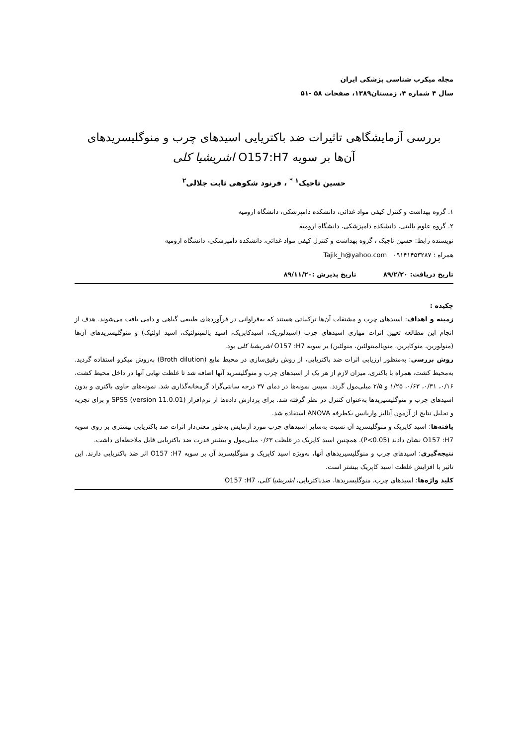مجله میکرب شناسی پزشکی ایران
سال ۴ شماره ۴، زمستان۱۳۸۹، صفحات ۵۸ -۵۱
بررسی آزمایشگاهی تاثیرات ضد باکتریایی اسیدهای چرب و منوگلیسریدهای
آن‌ها بر سویه O157:H7 اشریشیا کلی
حسین تاجیک<sup>۱ *</sup> ، فرنود شکوهی ثابت جلالی<sup>۲</sup>
۱. گروه بهداشت و کنترل کیفی مواد غذائی، دانشکده دامپزشکی، دانشگاه ارومیه
۲. گروه علوم بالینی، دانشکده دامپزشکی، دانشگاه ارومیه
نویسنده رابط: حسین تاجیک ، گروه بهداشت و کنترل کیفی مواد غذائی، دانشکده دامپزشکی، دانشگاه ارومیه
همراه : ۰۹۱۴۱۴۵۳۲۸۷ Tajik_h@yahoo.com
تاریخ دریافت: ۸۹/۲/۲۰ تاریخ پذیرش :۸۹/۱۱/۲۰
چکیده :
زمینه و اهداف: اسیدهای چرب و مشتقات آن‌ها ترکیباتی هستند که به‌فراوانی در فرآوردهای طبیعی گیاهی و دامی یافت می‌شوند. هدف از انجام این مطالعه تعیین اثرات مهاری اسیدهای چرب (اسیدلوریک، اسیدکاپریک، اسید پالمیتولئیک، اسید اولئیک) و منوگلیسریدهای آن‌ها (منولورین، منوکاپرین، منوپالمیتولئین، منولئین) بر سویه O157 :H7 اشریشیا کلی بود.
روش بررسی: به‌منظور ارزیابی اثرات ضد باکتریایی، از روش رقیق‌سازی در محیط مایع (Broth dilution) به‌روش میکرو استفاده گردید. به‌محیط کشت، همراه با باکتری، میزان لازم از هر یک از اسیدهای چرب و منوگلیسرید آنها اضافه شد تا غلظت نهایی آنها در داخل محیط کشت، ۰/۱۶، ۰/۳۱، ۰/۶۳، ۱/۲۵ و ۲/۵ میلی‌مول گردد. سپس نمونه‌ها در دمای ۳۷ درجه سانتی‌گراد گرمخانه‌گذاری شد. نمونه‌های حاوی باکتری و بدون اسیدهای چرب و منوگلیسیریدها به‌عنوان کنترل در نظر گرفته شد. برای پردازش داده‌ها از نرم‌افزار SPSS (version 11.0.01) و برای تجزیه و تحلیل نتایج از آزمون آنالیز واریانس یکطرفه ANOVA استفاده شد.
یافته‌ها: اسید کاپریک و منوگلیسرید آن نسبت به‌سایر اسیدهای چرب مورد آزمایش به‌طور معنی‌دار اثرات ضد باکتریایی بیشتری بر روی سویه O157 :H7 نشان دادند (P<0.05). همچنین اسید کاپریک در غلظت ۰/۶۳ میلی‌مول و بیشتر قدرت ضد باکتریایی قابل ملاحظه‌ای داشت.
نتیجه‌گیری: اسیدهای چرب و منوگلیسیریدهای آنها، به‌ویژه اسید کاپریک و منوگلیسرید آن بر سویه O157 :H7 اثر ضد باکتریایی دارند. این تاثیر با افزایش غلظت اسید کاپریک بیشتر است.
کلید واژه‌ها: اسیدهای چرب، منوگلیسریدها، ضدباکتریایی، اشریشیا کلی، O157 :H7